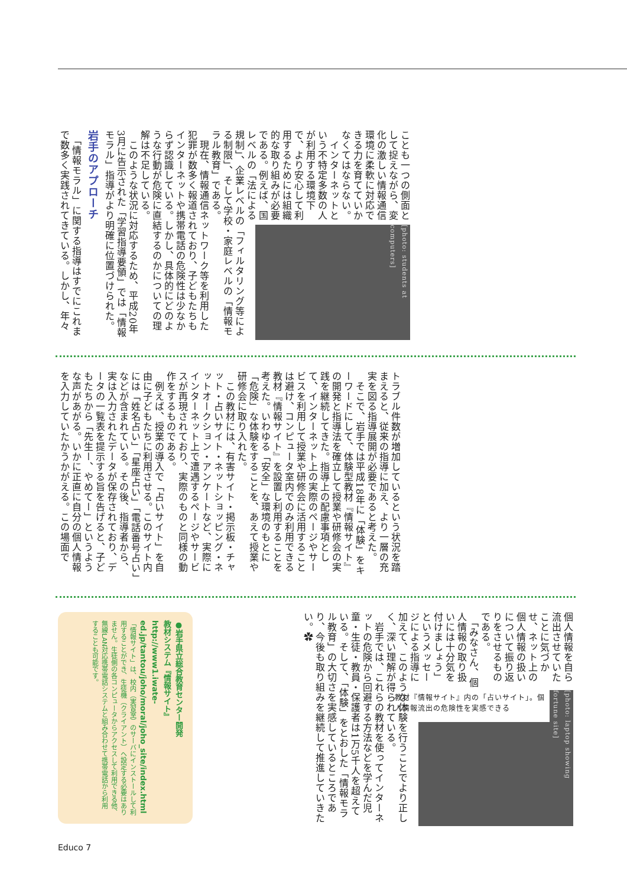[photo: students at computers]
ことも一つの側面として捉えながら、変化の激しい情報通信環境に柔軟に対応できる力を育てていかなくてはならない。
　インターネットという不特定多数の人が利用する環境下で、より安心して利用するためには組織的な取り組みが必要である。例えば、国レベルの「法による規制」、企業レベルの「フィルタリング等による制限」、そして学校・家庭レベルの「情報モラル教育」である。
　現在、情報通信ネットワーク等を利用した犯罪が数多く報道されており、子どもたちもインターネットや携帯電話の危険性は少なからず認識している。しかし、具体的にどのような行動が危険に直結するのかについての理解は不足している。
　このような状況に対応するため、平成20年3月に告示された「学習指導要領」では「情報モラル」指導がより明確に位置づけられた。
岩手のアプローチ
　「情報モラル」に関する指導はすでにこれまで数多く実践されてきている。しかし、年々
トラブル件数が増加しているという状況を踏まえると、従来の指導に加え、より一層の充実を図る指導展開が必要であると考えた。
　そこで、岩手では平成18年に「体験」をキーワードにして、体験型教材『情報サイト』の開発と指導法を確立して授業や研修会の実践を継続してきた。指導上の配慮事項として、インターネット上の実際のページやサービスを利用して授業や研修会に活用することは避け、コンピュータ室内でのみ利用できる教材『情報サイト』を設置し利用することを考えた。いわゆる「安全」な環境のもとに「危険」な体験をすることを、あえて授業や研修会に取り入れた。
　この教材には、有害サイト・掲示板・チャット・占いサイト・ネットショッピング・ネットオークション・アンケートなど、実際にインターネット上で遭遇するページやサービスが再現されており、実際のものと同様の動作をするものである。
　例えば、授業の導入で「占いサイト」を自由に子どもたちに利用させる。このサイト内には「姓名占い」「星座占い」「電話番号占い」などが含まれている。その後、指導者から、実は入力されたデータが保存されており、データの一覧表を提示する旨を告げると、子どもたちから「先生ー、やめてー」というような声があがる。いかに正直に自分の個人情報を入力していたかうかがえる。この場面で
[photo: laptop showing fortune site]
教材『情報サイト』内の「占いサイト」。個人情報流出の危険性を実感できる
個人情報を自ら流出させていたことに気づかせ、ネット上の個人情報の扱いについて振り返りをさせるものである。
　「みなさん、個人情報の取り扱いには十分気を付けましょう」というメッセージによる指導に加えて、このような体験を行うことでより正しく、深い理解が得られている。
　岩手では、これらの教材を使ってインターネットの危険から回避する方法などを学んだ児童・生徒・教員・保護者は1万5千人を超えている。そして、「体験」をとおした「情報モラル教育」の大切さを実感しているところであり、今後も取り組みを継続して推進していきたい。✿
●岩手県立総合教育センター開発
教材システム『情報サイト』
http://www1.iwate-ed.jp/tantou/joho/moral/joho_site/index.html
「情報サイト」は、校内（実習室）のサーバにインストールして利用することができ、生徒機（クライアント）へ設定する必要はありません。生徒側の各コンピュータからアクセスして利用できる他、無線LAN対応携帯電話システムと組み合わせて携帯電話から利用することも可能です。
Educo 7